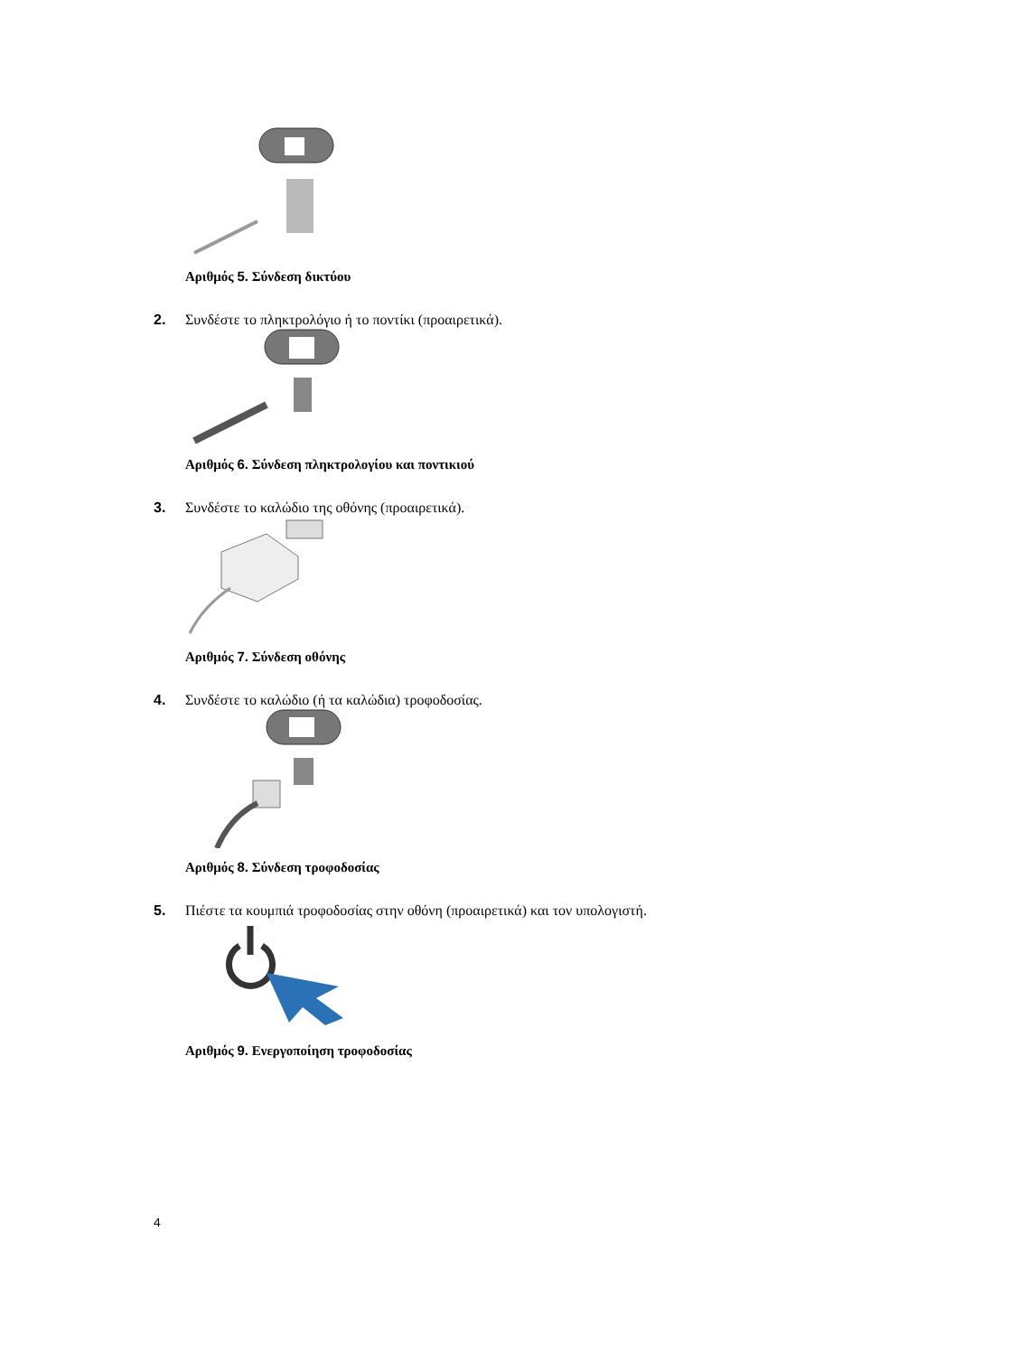Αριθμός 5. Σύνδεση δικτύου
2. Συνδέστε το πληκτρολόγιο ή το ποντίκι (προαιρετικά).
Αριθμός 6. Σύνδεση πληκτρολογίου και ποντικιού
3. Συνδέστε το καλώδιο της οθόνης (προαιρετικά).
Αριθμός 7. Σύνδεση οθόνης
4. Συνδέστε το καλώδιο (ή τα καλώδια) τροφοδοσίας.
Αριθμός 8. Σύνδεση τροφοδοσίας
5. Πιέστε τα κουμπιά τροφοδοσίας στην οθόνη (προαιρετικά) και τον υπολογιστή.
Αριθμός 9. Ενεργοποίηση τροφοδοσίας
4